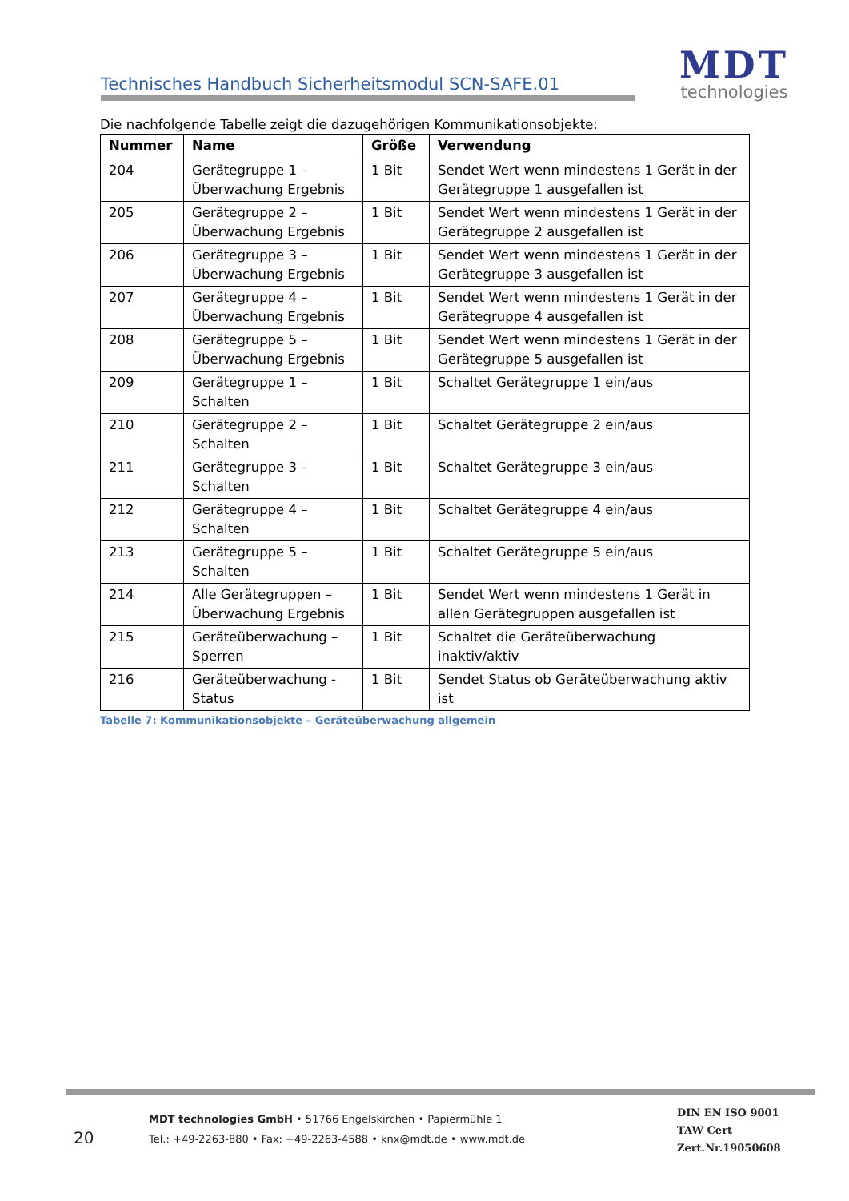Technisches Handbuch Sicherheitsmodul SCN-SAFE.01
MDT
technologies
Die nachfolgende Tabelle zeigt die dazugehörigen Kommunikationsobjekte:
| Nummer | Name | Größe | Verwendung |
| --- | --- | --- | --- |
| 204 | Gerätegruppe 1 – Überwachung Ergebnis | 1 Bit | Sendet Wert wenn mindestens 1 Gerät in der Gerätegruppe 1 ausgefallen ist |
| 205 | Gerätegruppe 2 – Überwachung Ergebnis | 1 Bit | Sendet Wert wenn mindestens 1 Gerät in der Gerätegruppe 2 ausgefallen ist |
| 206 | Gerätegruppe 3 – Überwachung Ergebnis | 1 Bit | Sendet Wert wenn mindestens 1 Gerät in der Gerätegruppe 3 ausgefallen ist |
| 207 | Gerätegruppe 4 – Überwachung Ergebnis | 1 Bit | Sendet Wert wenn mindestens 1 Gerät in der Gerätegruppe 4 ausgefallen ist |
| 208 | Gerätegruppe 5 – Überwachung Ergebnis | 1 Bit | Sendet Wert wenn mindestens 1 Gerät in der Gerätegruppe 5 ausgefallen ist |
| 209 | Gerätegruppe 1 – Schalten | 1 Bit | Schaltet Gerätegruppe 1 ein/aus |
| 210 | Gerätegruppe 2 – Schalten | 1 Bit | Schaltet Gerätegruppe 2 ein/aus |
| 211 | Gerätegruppe 3 – Schalten | 1 Bit | Schaltet Gerätegruppe 3 ein/aus |
| 212 | Gerätegruppe 4 – Schalten | 1 Bit | Schaltet Gerätegruppe 4 ein/aus |
| 213 | Gerätegruppe 5 – Schalten | 1 Bit | Schaltet Gerätegruppe 5 ein/aus |
| 214 | Alle Gerätegruppen – Überwachung Ergebnis | 1 Bit | Sendet Wert wenn mindestens 1 Gerät in allen Gerätegruppen ausgefallen ist |
| 215 | Geräteüberwachung – Sperren | 1 Bit | Schaltet die Geräteüberwachung inaktiv/aktiv |
| 216 | Geräteüberwachung - Status | 1 Bit | Sendet Status ob Geräteüberwachung aktiv ist |
Tabelle 7: Kommunikationsobjekte – Geräteüberwachung allgemein
20
MDT technologies GmbH • 51766 Engelskirchen • Papiermühle 1
Tel.: +49-2263-880 • Fax: +49-2263-4588 • knx@mdt.de • www.mdt.de
DIN EN ISO 9001
TAW Cert
Zert.Nr.19050608